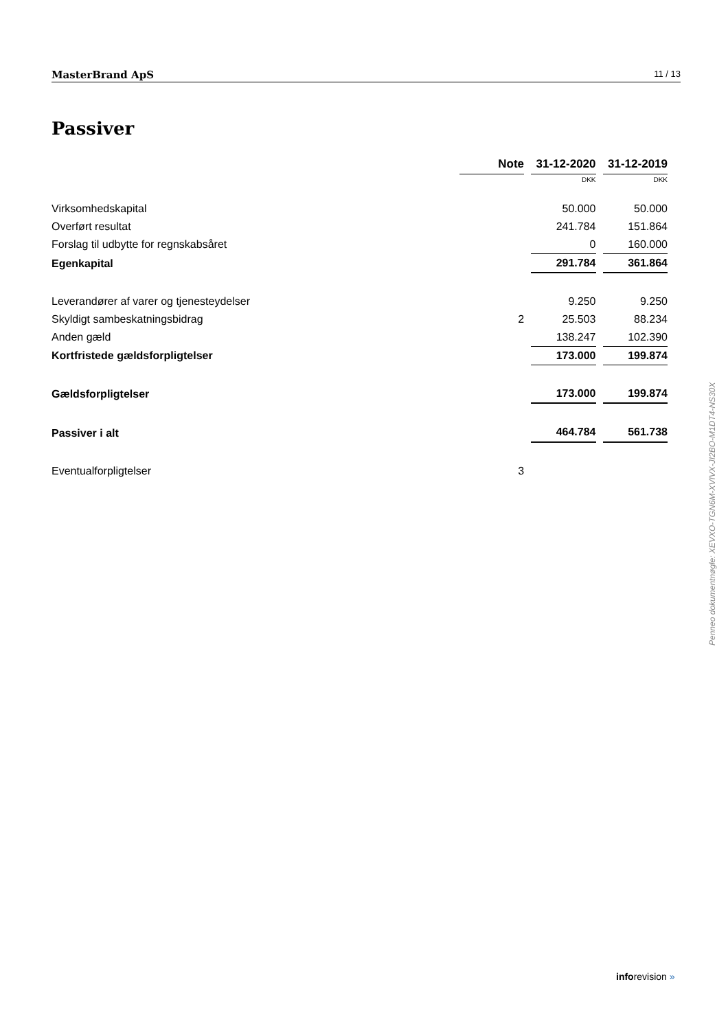MasterBrand ApS 11 / 13
Passiver
| | Note | 31-12-2020 | 31-12-2019 |
| | | DKK | DKK |
| Virksomhedskapital | | 50.000 | 50.000 |
| Overført resultat | | 241.784 | 151.864 |
| Forslag til udbytte for regnskabsåret | | 0 | 160.000 |
| Egenkapital | | 291.784 | 361.864 |
| Leverandører af varer og tjenesteydelser | | 9.250 | 9.250 |
| Skyldigt sambeskatningsbidrag | 2 | 25.503 | 88.234 |
| Anden gæld | | 138.247 | 102.390 |
| Kortfristede gældsforpligtelser | | 173.000 | 199.874 |
| Gældsforpligtelser | | 173.000 | 199.874 |
| Passiver i alt | | 464.784 | 561.738 |
| Eventualforpligtelser | 3 | | |
Penneo dokumentnøgle: XEVXO-TGN6M-XVIVX-JI2BO-M1DT4-NS30X
inforevision »